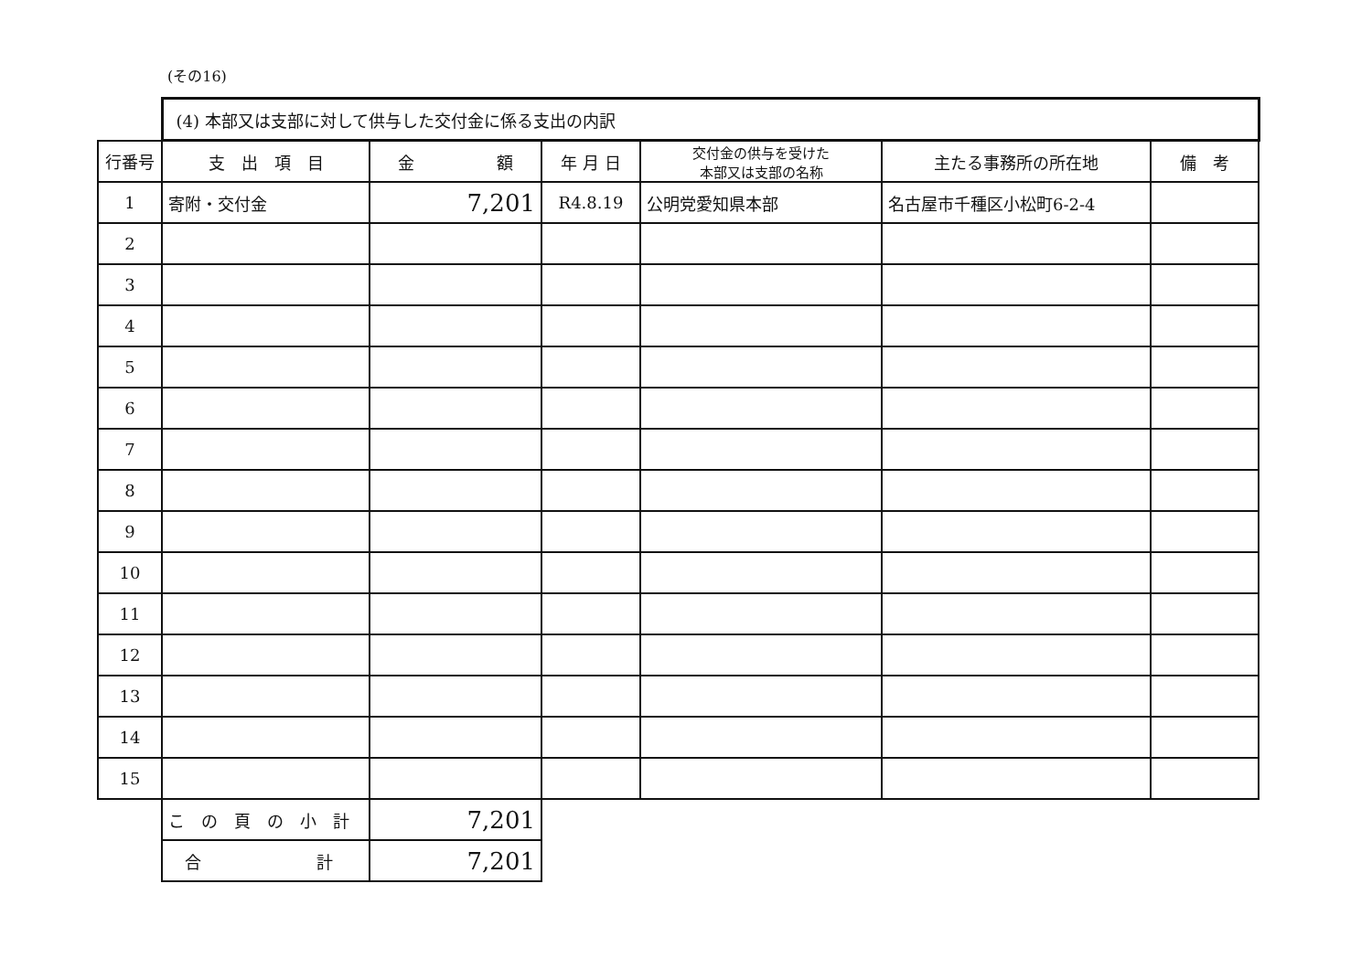(その16)
| | (4) 本部又は支部に対して供与した交付金に係る支出の内訳 | | | | | |
| 行番号 | 支 出 項 目 | 金 額 | 年 月 日 | 交付金の供与を受けた 本部又は支部の名称 | 主たる事務所の所在地 | 備 考 |
| 1 | 寄附・交付金 | 7,201 | R4.8.19 | 公明党愛知県本部 | 名古屋市千種区小松町6-2-4 | |
| 2 | | | | | | |
| 3 | | | | | | |
| 4 | | | | | | |
| 5 | | | | | | |
| 6 | | | | | | |
| 7 | | | | | | |
| 8 | | | | | | |
| 9 | | | | | | |
| 10 | | | | | | |
| 11 | | | | | | |
| 12 | | | | | | |
| 13 | | | | | | |
| 14 | | | | | | |
| 15 | | | | | | |
| | こ の 頁 の 小 計 | 7,201 | | | | |
| | 合 計 | 7,201 | | | | |